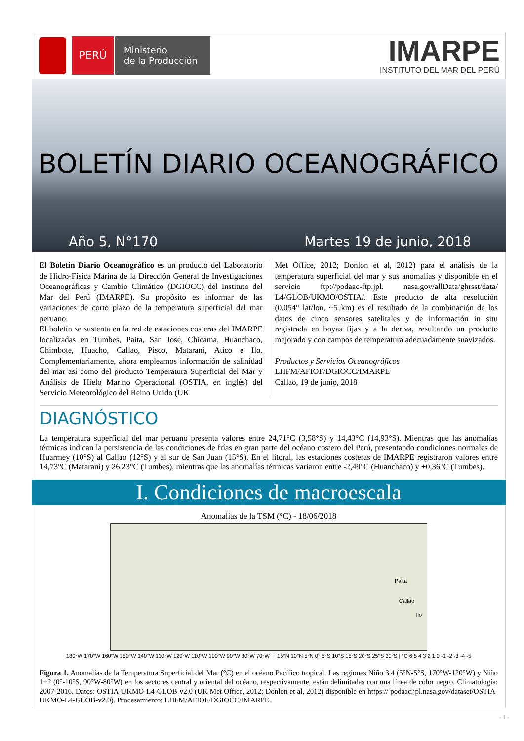PERÚ
Ministerio
de la Producción
IMARPE
INSTITUTO DEL MAR DEL PERÚ
BOLETÍN DIARIO OCEANOGRÁFICO
Año 5, N°170 Martes 19 de junio, 2018
El Boletín Diario Oceanográfico es un producto del Laboratorio de Hidro-Física Marina de la Dirección General de Investigaciones Oceanográficas y Cambio Climático (DGIOCC) del Instituto del Mar del Perú (IMARPE). Su propósito es informar de las variaciones de corto plazo de la temperatura superficial del mar peruano.
El boletín se sustenta en la red de estaciones costeras del IMARPE localizadas en Tumbes, Paita, San José, Chicama, Huanchaco, Chimbote, Huacho, Callao, Pisco, Matarani, Atico e Ilo. Complementariamente, ahora empleamos información de salinidad del mar así como del producto Temperatura Superficial del Mar y Análisis de Hielo Marino Operacional (OSTIA, en inglés) del Servicio Meteorológico del Reino Unido (UK
Met Office, 2012; Donlon et al, 2012) para el análisis de la temperatura superficial del mar y sus anomalías y disponible en el servicio ftp://podaac-ftp.jpl. nasa.gov/allData/ghrsst/data/ L4/GLOB/UKMO/OSTIA/. Este producto de alta resolución (0.054° lat/lon, ~5 km) es el resultado de la combinación de los datos de cinco sensores satelitales y de información in situ registrada en boyas fijas y a la deriva, resultando un producto mejorado y con campos de temperatura adecuadamente suavizados.
Productos y Servicios Oceanográficos
LHFM/AFIOF/DGIOCC/IMARPE
Callao, 19 de junio, 2018
DIAGNÓSTICO
La temperatura superficial del mar peruano presenta valores entre 24,71°C (3,58°S) y 14,43°C (14,93°S). Mientras que las anomalías térmicas indican la persistencia de las condiciones de frías en gran parte del océano costero del Perú, presentando condiciones normales de Huarmey (10°S) al Callao (12°S) y al sur de San Juan (15°S). En el litoral, las estaciones costeras de IMARPE registraron valores entre 14,73°C (Matarani) y 26,23°C (Tumbes), mientras que las anomalías térmicas variaron entre -2,49°C (Huanchaco) y +0,36°C (Tumbes).
I. Condiciones de macroescala
Anomalías de la TSM (°C) - 18/06/2018
Paita
Callao
Ilo
180°W 170°W 160°W 150°W 140°W 130°W 120°W 110°W 100°W 90°W 80°W 70°W | 15°N 10°N 5°N 0° 5°S 10°S 15°S 20°S 25°S 30°S | °C 6 5 4 3 2 1 0 -1 -2 -3 -4 -5
Figura 1. Anomalías de la Temperatura Superficial del Mar (°C) en el océano Pacífico tropical. Las regiones Niño 3.4 (5°N-5°S, 170°W-120°W) y Niño 1+2 (0°-10°S, 90°W-80°W) en los sectores central y oriental del océano, respectivamente, están delimitadas con una línea de color negro. Climatología: 2007-2016. Datos: OSTIA-UKMO-L4-GLOB-v2.0 (UK Met Office, 2012; Donlon et al, 2012) disponible en https:// podaac.jpl.nasa.gov/dataset/OSTIA-UKMO-L4-GLOB-v2.0). Procesamiento: LHFM/AFIOF/DGIOCC/IMARPE.
- 1 -